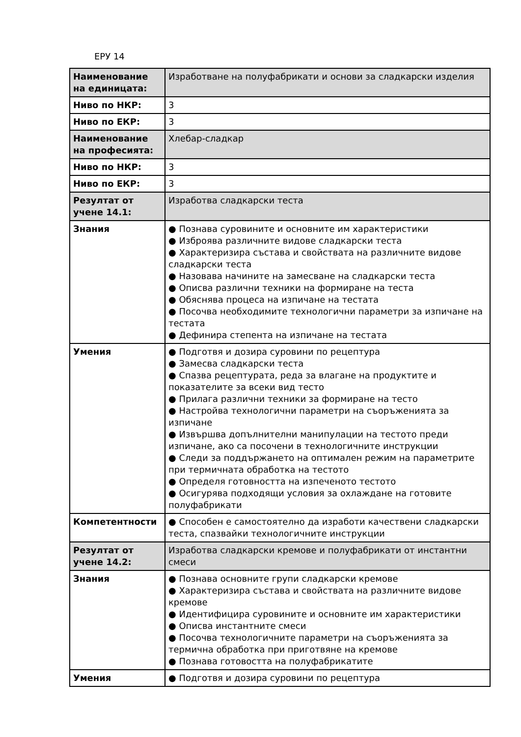ЕРУ 14
| Наименование на единицата: | Изработване на полуфабрикати и основи за сладкарски изделия |
| Ниво по НКР: | 3 |
| Ниво по ЕКР: | 3 |
| Наименование на професията: | Хлебар-сладкар |
| Ниво по НКР: | 3 |
| Ниво по ЕКР: | 3 |
| Резултат от учене 14.1: | Изработва сладкарски теста |
| Знания | ● Познава суровините и основните им характеристики ● Изброява различните видове сладкарски теста ● Характеризира състава и свойствата на различните видове сладкарски теста ● Назовава начините на замесване на сладкарски теста ● Описва различни техники на формиране на теста ● Обяснява процеса на изпичане на тестата ● Посочва необходимите технологични параметри за изпичане на тестата ● Дефинира степента на изпичане на тестата |
| Умения | ● Подготвя и дозира суровини по рецептура ● Замесва сладкарски теста ● Спазва рецептурата, реда за влагане на продуктите и показателите за всеки вид тесто ● Прилага различни техники за формиране на тесто ● Настройва технологични параметри на съоръженията за изпичане ● Извършва допълнителни манипулации на тестото преди изпичане, ако са посочени в технологичните инструкции ● Следи за поддържането на оптимален режим на параметрите при термичната обработка на тестото ● Определя готовността на изпеченото тестото ● Осигурява подходящи условия за охлаждане на готовите полуфабрикати |
| Компетентности | ● Способен е самостоятелно да изработи качествени сладкарски теста, спазвайки технологичните инструкции |
| Резултат от учене 14.2: | Изработва сладкарски кремове и полуфабрикати от инстантни смеси |
| Знания | ● Познава основните групи сладкарски кремове ● Характеризира състава и свойствата на различните видове кремове ● Идентифицира суровините и основните им характеристики ● Описва инстантните смеси ● Посочва технологичните параметри на съоръженията за термична обработка при приготвяне на кремове ● Познава готовостта на полуфабрикатите |
| Умения | ● Подготвя и дозира суровини по рецептура |